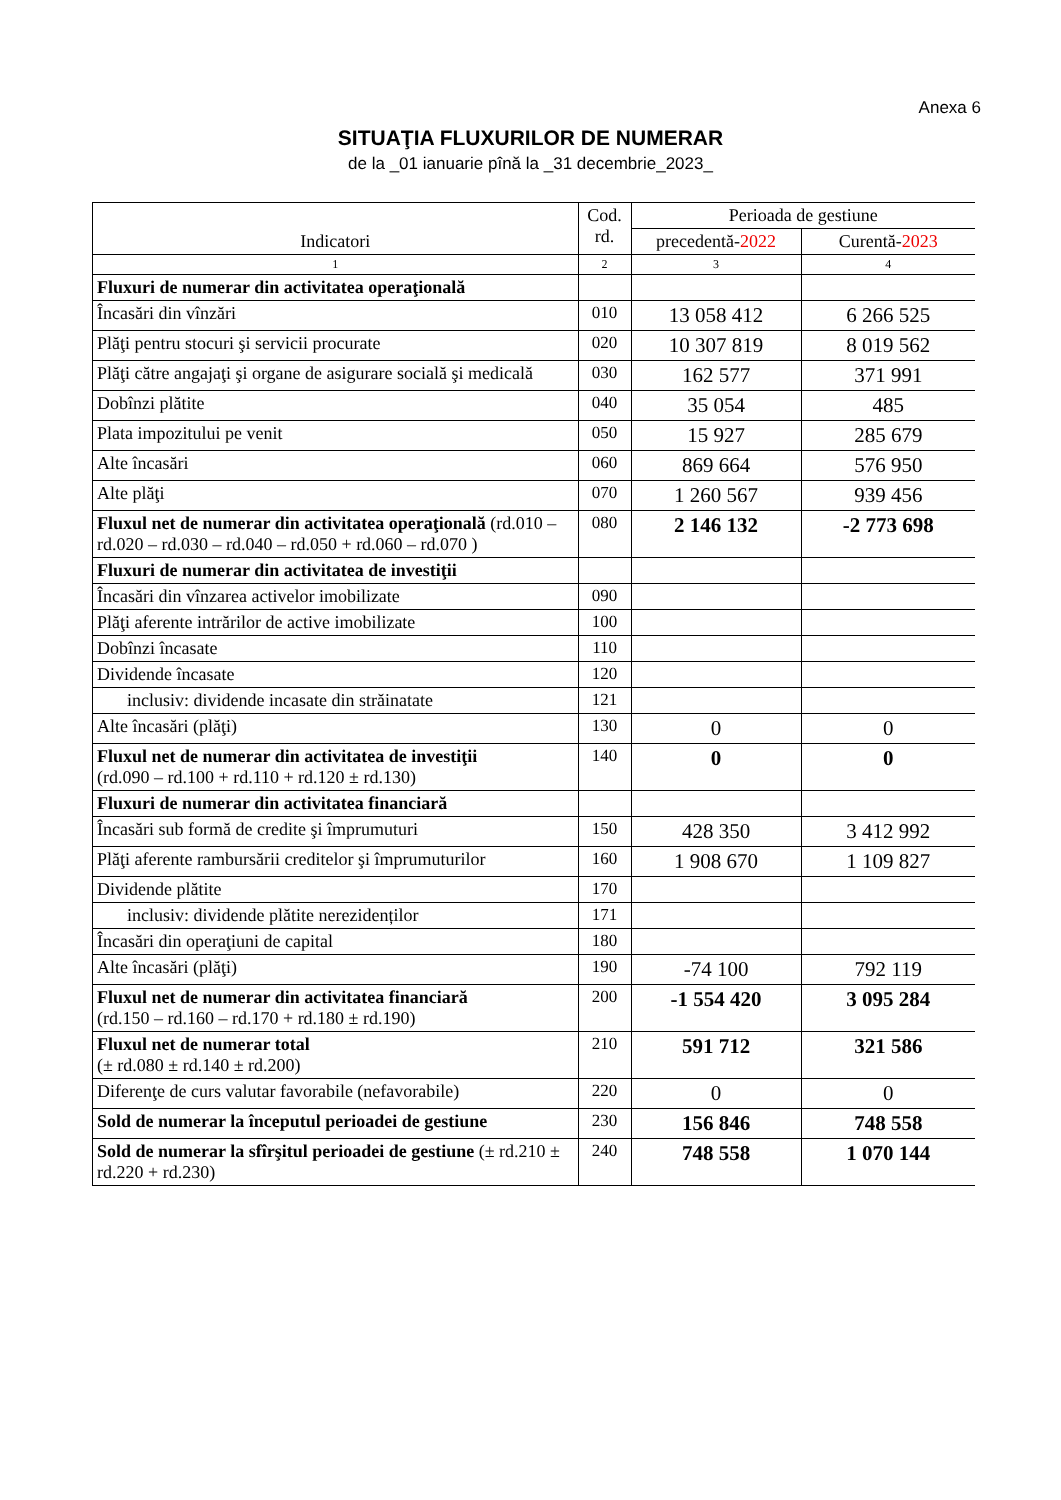Anexa 6
SITUAŢIA FLUXURILOR DE NUMERAR
de la _01 ianuarie pînă la _31 decembrie_2023_
| Indicatori | Cod. rd. | Perioada de gestiune | |
| --- | --- | --- | --- |
| | | precedentă- 2022 | Curentă- 2023 |
| 1 | 2 | 3 | 4 |
| Fluxuri de numerar din activitatea operaţională | | | |
| Încasări din vînzări | 010 | 13 058 412 | 6 266 525 |
| Plăţi pentru stocuri şi servicii procurate | 020 | 10 307 819 | 8 019 562 |
| Plăţi către angajaţi şi organe de asigurare socială şi medicală | 030 | 162 577 | 371 991 |
| Dobînzi plătite | 040 | 35 054 | 485 |
| Plata impozitului pe venit | 050 | 15 927 | 285 679 |
| Alte încasări | 060 | 869 664 | 576 950 |
| Alte plăţi | 070 | 1 260 567 | 939 456 |
| Fluxul net de numerar din activitatea operaţională (rd.010 – rd.020 – rd.030 – rd.040 – rd.050 + rd.060 – rd.070 ) | 080 | 2 146 132 | -2 773 698 |
| Fluxuri de numerar din activitatea de investiţii | | | |
| Încasări din vînzarea activelor imobilizate | 090 | | |
| Plăţi aferente intrărilor de active imobilizate | 100 | | |
| Dobînzi încasate | 110 | | |
| Dividende încasate | 120 | | |
| inclusiv: dividende incasate din străinatate | 121 | | |
| Alte încasări (plăţi) | 130 | 0 | 0 |
| Fluxul net de numerar din activitatea de investiţii (rd.090 – rd.100 + rd.110 + rd.120 ± rd.130) | 140 | 0 | 0 |
| Fluxuri de numerar din activitatea financiară | | | |
| Încasări sub formă de credite şi împrumuturi | 150 | 428 350 | 3 412 992 |
| Plăţi aferente rambursării creditelor şi împrumuturilor | 160 | 1 908 670 | 1 109 827 |
| Dividende plătite | 170 | | |
| inclusiv: dividende plătite nerezidenților | 171 | | |
| Încasări din operaţiuni de capital | 180 | | |
| Alte încasări (plăţi) | 190 | -74 100 | 792 119 |
| Fluxul net de numerar din activitatea financiară (rd.150 – rd.160 – rd.170 + rd.180 ± rd.190) | 200 | -1 554 420 | 3 095 284 |
| Fluxul net de numerar total (± rd.080 ± rd.140 ± rd.200) | 210 | 591 712 | 321 586 |
| Diferenţe de curs valutar favorabile (nefavorabile) | 220 | 0 | 0 |
| Sold de numerar la începutul perioadei de gestiune | 230 | 156 846 | 748 558 |
| Sold de numerar la sfîrşitul perioadei de gestiune (± rd.210 ± rd.220 + rd.230) | 240 | 748 558 | 1 070 144 |